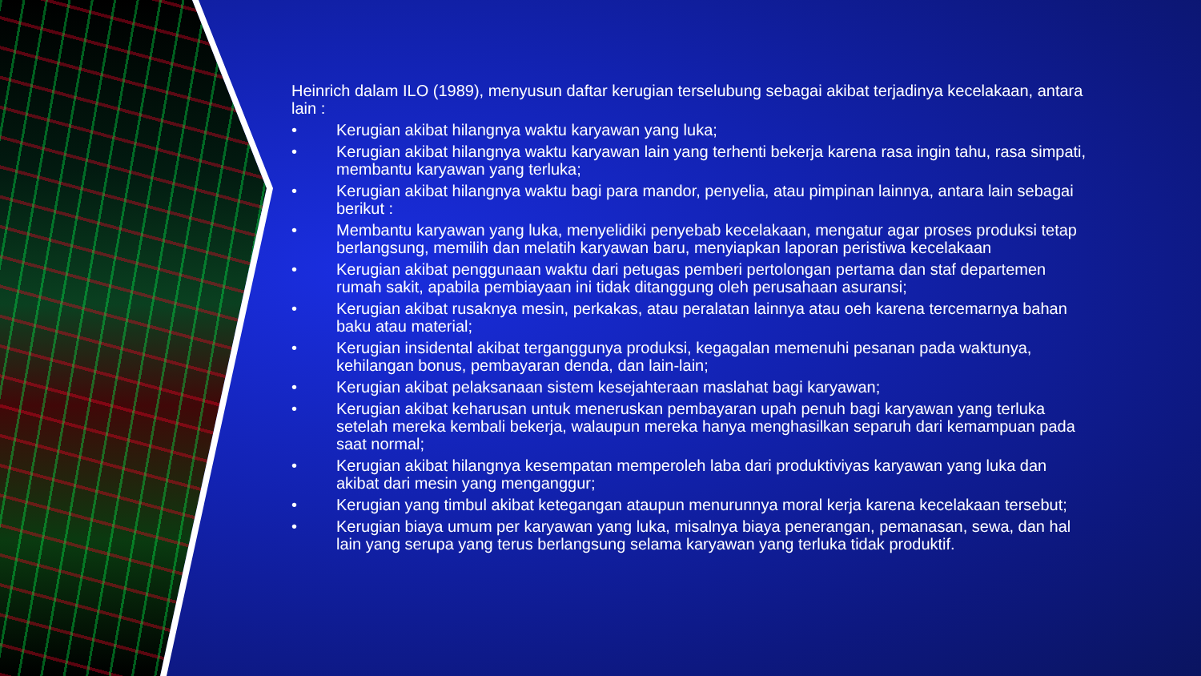Heinrich dalam ILO (1989), menyusun daftar kerugian terselubung sebagai akibat terjadinya kecelakaan, antara lain :
• Kerugian akibat hilangnya waktu karyawan yang luka;
• Kerugian akibat hilangnya waktu karyawan lain yang terhenti bekerja karena rasa ingin tahu, rasa simpati, membantu karyawan yang terluka;
• Kerugian akibat hilangnya waktu bagi para mandor, penyelia, atau pimpinan lainnya, antara lain sebagai berikut :
• Membantu karyawan yang luka, menyelidiki penyebab kecelakaan, mengatur agar proses produksi tetap berlangsung, memilih dan melatih karyawan baru, menyiapkan laporan peristiwa kecelakaan
• Kerugian akibat penggunaan waktu dari petugas pemberi pertolongan pertama dan staf departemen rumah sakit, apabila pembiayaan ini tidak ditanggung oleh perusahaan asuransi;
• Kerugian akibat rusaknya mesin, perkakas, atau peralatan lainnya atau oeh karena tercemarnya bahan baku atau material;
• Kerugian insidental akibat terganggunya produksi, kegagalan memenuhi pesanan pada waktunya, kehilangan bonus, pembayaran denda, dan lain-lain;
• Kerugian akibat pelaksanaan sistem kesejahteraan maslahat bagi karyawan;
• Kerugian akibat keharusan untuk meneruskan pembayaran upah penuh bagi karyawan yang terluka setelah mereka kembali bekerja, walaupun mereka hanya menghasilkan separuh dari kemampuan pada saat normal;
• Kerugian akibat hilangnya kesempatan memperoleh laba dari produktiviyas karyawan yang luka dan akibat dari mesin yang menganggur;
• Kerugian yang timbul akibat ketegangan ataupun menurunnya moral kerja karena kecelakaan tersebut;
• Kerugian biaya umum per karyawan yang luka, misalnya biaya penerangan, pemanasan, sewa, dan hal lain yang serupa yang terus berlangsung selama karyawan yang terluka tidak produktif.